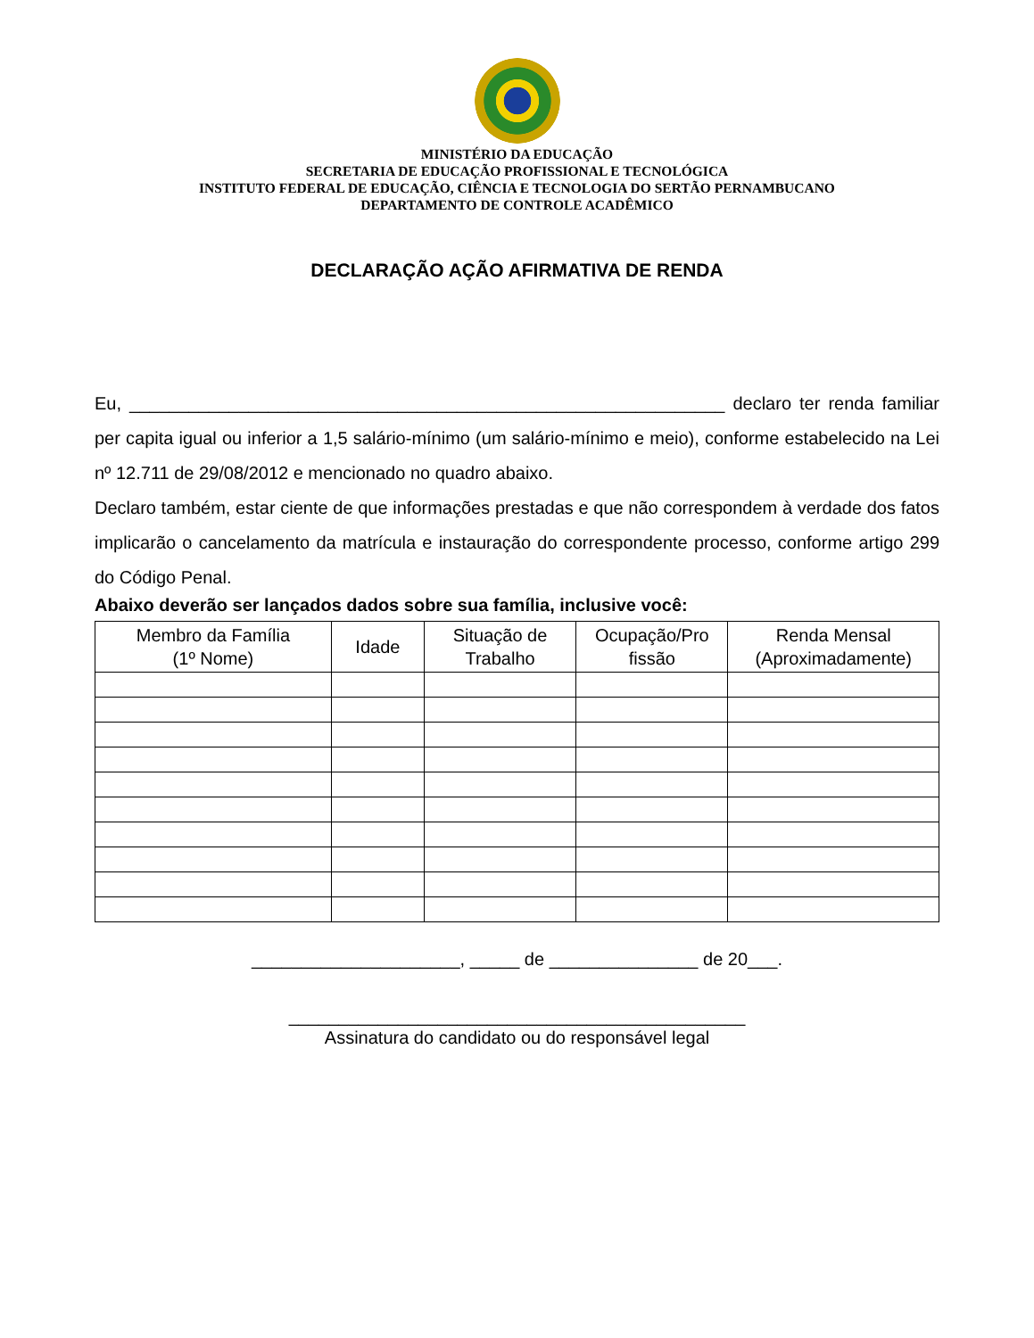MINISTÉRIO DA EDUCAÇÃO
SECRETARIA DE EDUCAÇÃO PROFISSIONAL E TECNOLÓGICA
INSTITUTO FEDERAL DE EDUCAÇÃO, CIÊNCIA E TECNOLOGIA DO SERTÃO PERNAMBUCANO
DEPARTAMENTO DE CONTROLE ACADÊMICO
DECLARAÇÃO AÇÃO AFIRMATIVA DE RENDA
Eu, ____________________________________________________________ declaro ter renda familiar per capita igual ou inferior a 1,5 salário-mínimo (um salário-mínimo e meio), conforme estabelecido na Lei nº 12.711 de 29/08/2012 e mencionado no quadro abaixo.
Declaro também, estar ciente de que informações prestadas e que não correspondem à verdade dos fatos implicarão o cancelamento da matrícula e instauração do correspondente processo, conforme artigo 299 do Código Penal.
Abaixo deverão ser lançados dados sobre sua família, inclusive você:
| Membro da Família (1º Nome) | Idade | Situação de Trabalho | Ocupação/Pro fissão | Renda Mensal (Aproximadamente) |
| --- | --- | --- | --- | --- |
_____________________, _____ de _______________ de 20___.
______________________________________________
Assinatura do candidato ou do responsável legal